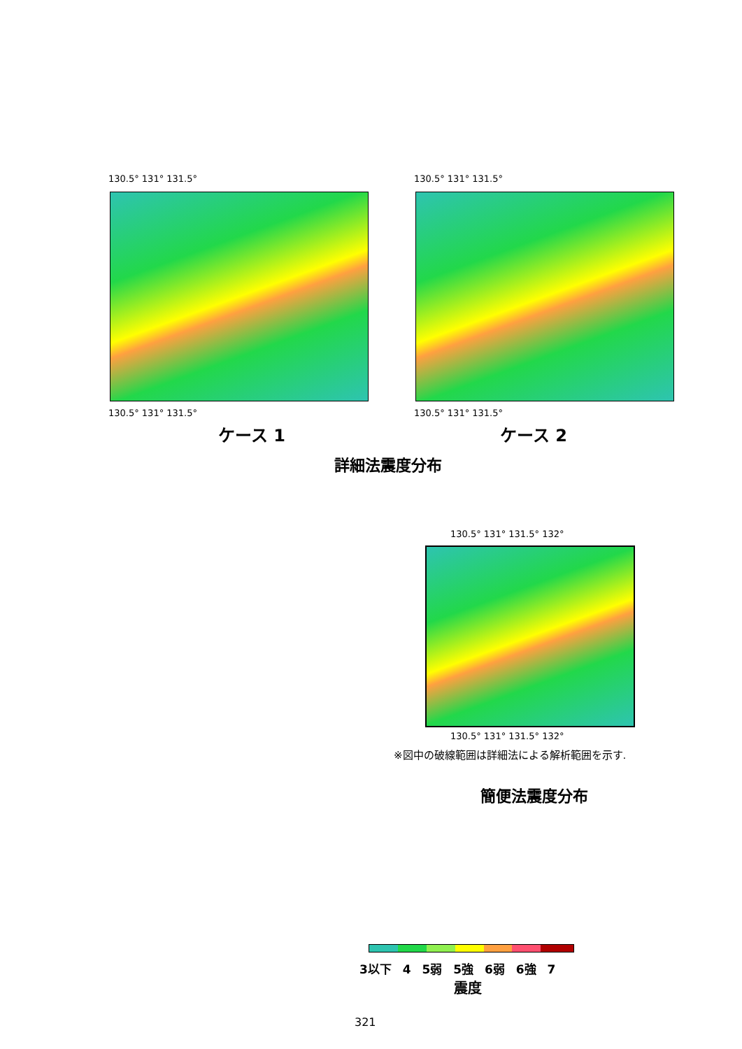130.5° 131° 131.5°
130.5° 131° 131.5°
ケース 1
130.5° 131° 131.5°
130.5° 131° 131.5°
ケース 2
詳細法震度分布
130.5° 131° 131.5° 132°
130.5° 131° 131.5° 132°
※図中の破線範囲は詳細法による解析範囲を示す.
簡便法震度分布
3以下 4 5弱 5強 6弱 6強 7
震度
321